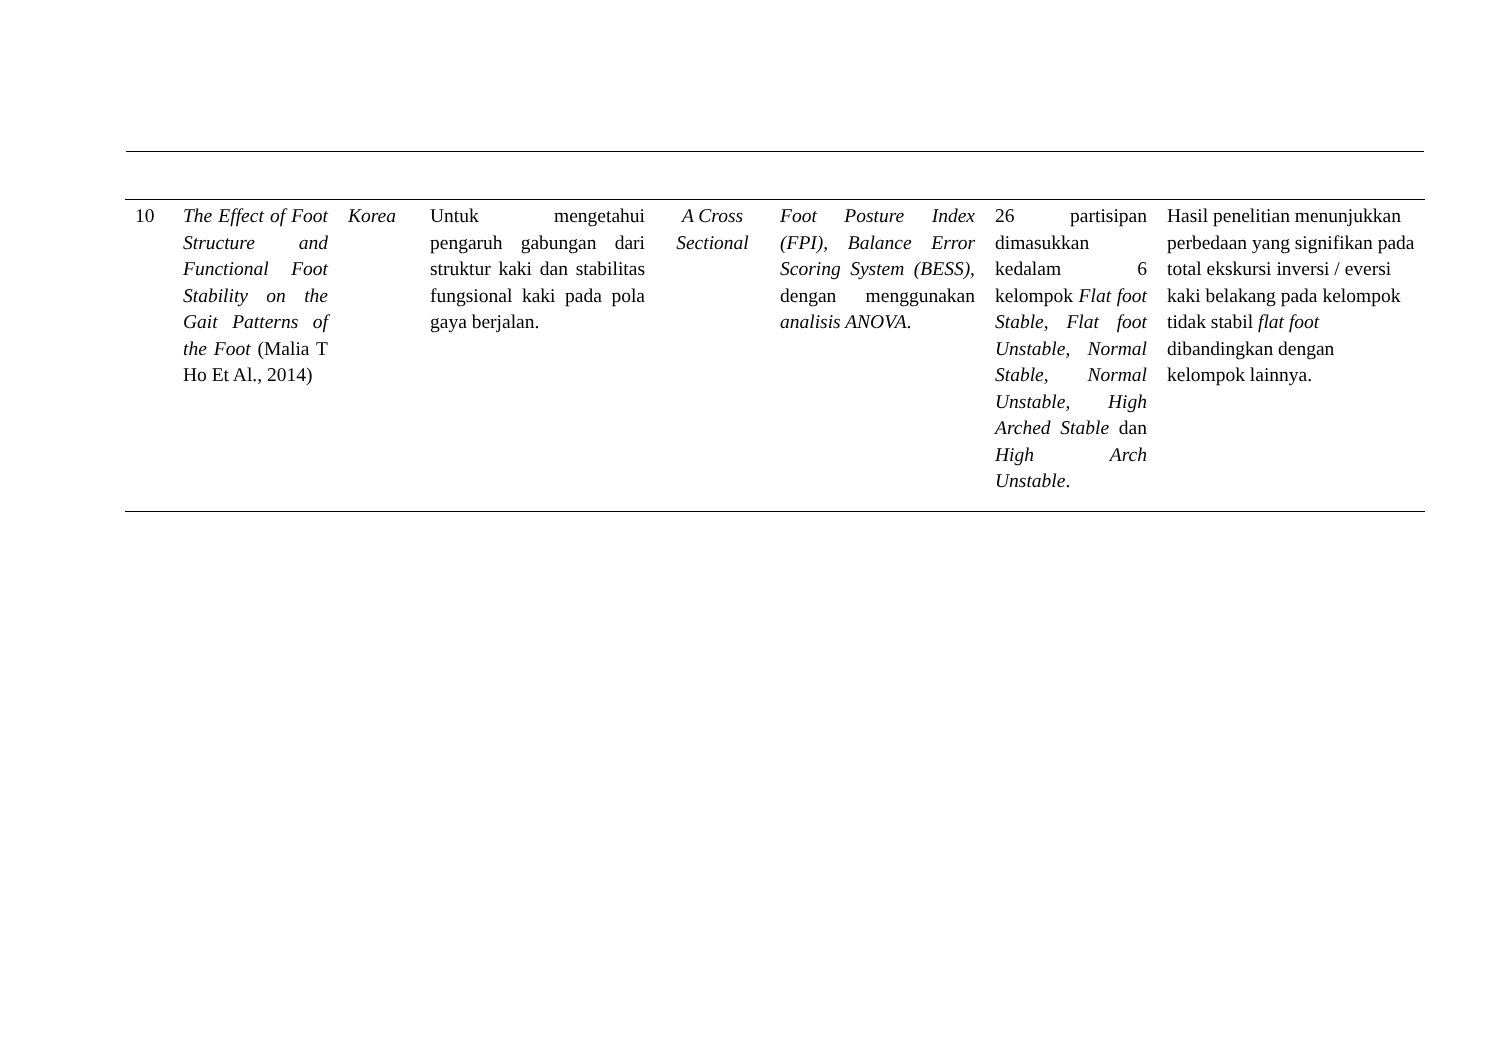| 10 | The Effect of Foot Structure and Functional Foot Stability on the Gait Patterns of the Foot (Malia T Ho Et Al., 2014) | Korea | Untuk mengetahui pengaruh gabungan dari struktur kaki dan stabilitas fungsional kaki pada pola gaya berjalan. | A Cross Sectional | Foot Posture Index (FPI), Balance Error Scoring System (BESS), dengan menggunakan analisis ANOVA . | 26 partisipan dimasukkan kedalam 6 kelompok Flat foot Stable, Flat foot Unstable, Normal Stable, Normal Unstable, High Arched Stable dan High Arch Unstable . | Hasil penelitian menunjukkan perbedaan yang signifikan pada total ekskursi inversi / eversi kaki belakang pada kelompok tidak stabil flat foot dibandingkan dengan kelompok lainnya. |